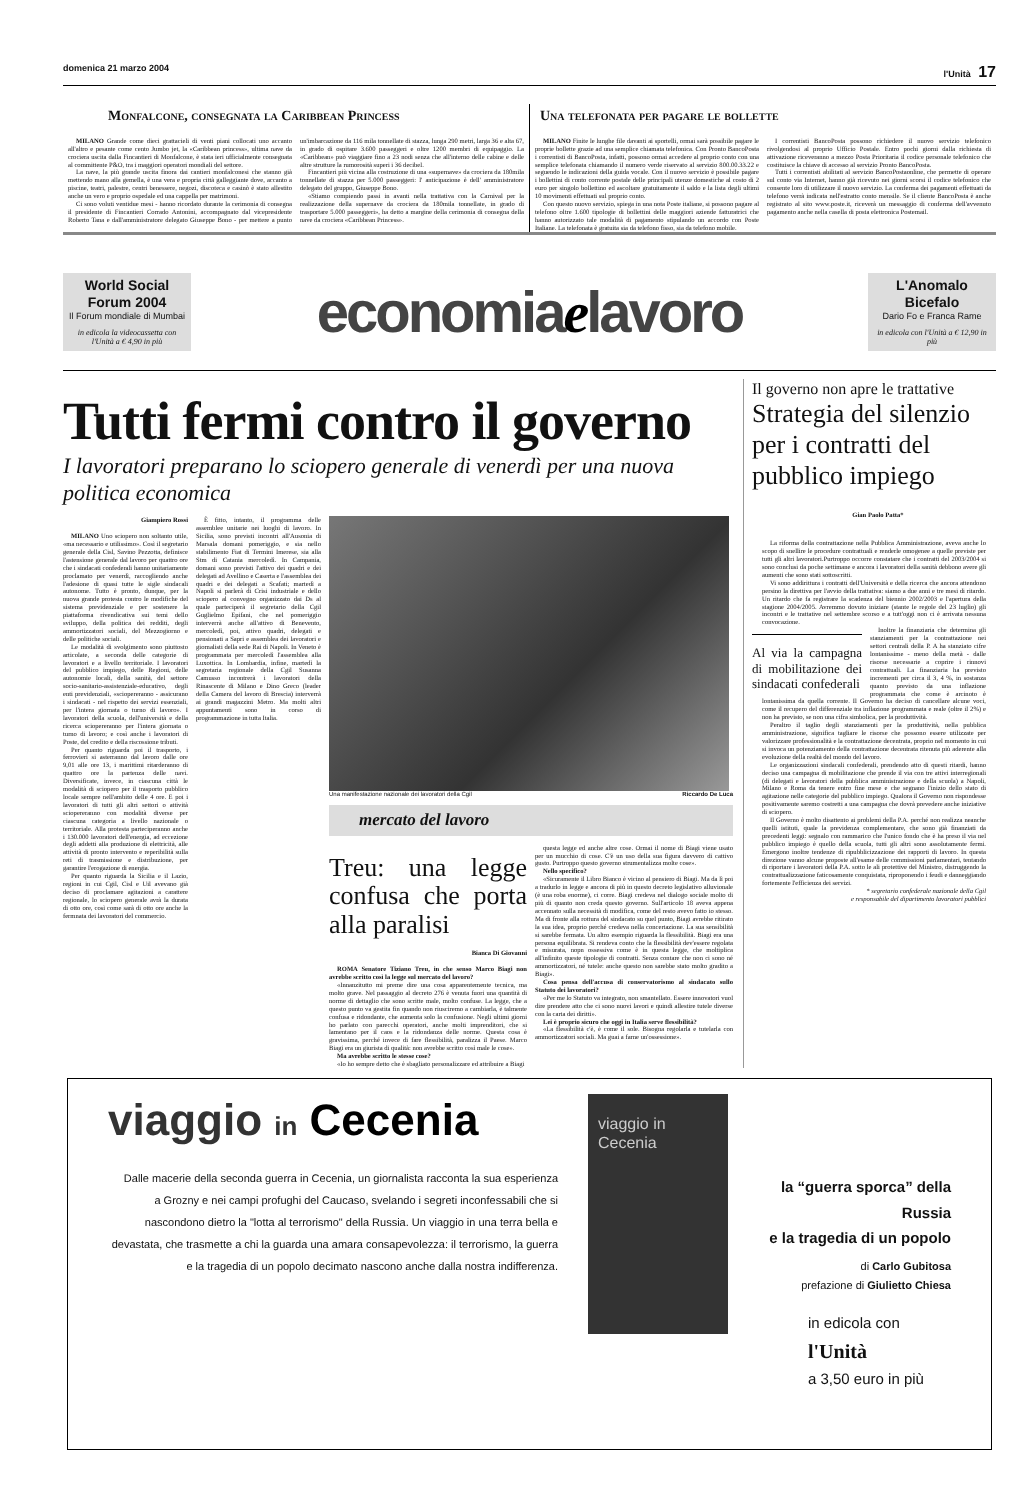domenica 21 marzo 2004 l'Unità 17
Monfalcone, consegnata la Caribbean Princess
MILANO Grande come dieci grattacieli di venti piani collocati uno accanto all'altro e pesante come cento Jumbo jet, la «Caribbean princess», ultima nave da crociera uscita dalla Fincantieri di Monfalcone, è stata ieri ufficialmente consegnata al committente P&O, tra i maggiori operatori mondiali del settore.
La nave, la più grande uscita finora dai cantieri monfalconesi che stanno già mettendo mano alla gemella, è una vera e propria città galleggiante dove, accanto a piscine, teatri, palestre, centri benessere, negozi, discoteca e casinò è stato allestito anche un vero e proprio ospedale ed una cappella per matrimoni.
Ci sono voluti ventidue mesi - hanno ricordato durante la cerimonia di consegna il presidente di Fincantieri Corrado Antonini, accompagnato dal vicepresidente Roberto Tana e dall'amministratore delegato Giuseppe Bono - per mettere a punto un'imbarcazione da 116 mila tonnellate di stazza, lunga 290 metri, larga 36 e alta 67, in grado di ospitare 3.600 passeggeri e oltre 1200 membri di equipaggio. La «Caribbean» può viaggiare fino a 23 nodi senza che all'interno delle cabine e delle altre strutture la rumorosità superi i 36 decibel.
Fincantieri più vicina alla costruzione di una «supernave» da crociera da 180mila tonnellate di stazza per 5.000 passeggeri: l' anticipazione è dell' amministratore delegato del gruppo, Giuseppe Bono.
«Stiamo compiendo passi in avanti nella trattativa con la Carnival per la realizzazione della supernave da crociera da 180mila tonnellate, in grado di trasportare 5.000 passeggeri», ha detto a margine della cerimonia di consegna della nave da crociera «Caribbean Princess».
Una telefonata per pagare le bollette
MILANO Finite le lunghe file davanti ai sportelli, ormai sarà possibile pagare le proprie bollette grazie ad una semplice chiamata telefonica. Con Pronto BancoPosta i correntisti di BancoPosta, infatti, possono ormai accedere al proprio conto con una semplice telefonata chiamando il numero verde riservato al servizio 800.00.33.22 e seguendo le indicazioni della guida vocale. Con il nuovo servizio è possibile pagare i bollettini di conto corrente postale delle principali utenze domestiche al costo di 2 euro per singolo bollettino ed ascoltare gratuitamente il saldo e la lista degli ultimi 10 movimenti effettuati sul proprio conto.
Con questo nuovo servizio, spiega in una nota Poste italiane, si possono pagare al telefono oltre 1.600 tipologie di bollettini delle maggiori aziende fatturatrici che hanno autorizzato tale modalità di pagamento stipulando un accordo con Poste Italiane. La telefonata è gratuita sia da telefono fisso, sia da telefono mobile.
I correntisti BancoPosta possono richiedere il nuovo servizio telefonico rivolgendosi al proprio Ufficio Postale. Entro pochi giorni dalla richiesta di attivazione riceveranno a mezzo Posta Prioritaria il codice personale telefonico che costituisce la chiave di accesso al servizio Pronto BancoPosta.
Tutti i correntisti abilitati al servizio BancoPostaonline, che permette di operare sul conto via Internet, hanno già ricevuto nei giorni scorsi il codice telefonico che consente loro di utilizzare il nuovo servizio. La conferma dei pagamenti effettuati da telefono verrà indicata nell'estratto conto mensile. Se il cliente BancoPosta è anche registrato al sito www.poste.it, riceverà un messaggio di conferma dell'avvenuto pagamento anche nella casella di posta elettronica Postemail.
World Social Forum 2004
Il Forum mondiale di Mumbai
in edicola la videocassetta con l'Unità a € 4,90 in più
economiaelavoro
L'Anomalo Bicefalo
Dario Fo e Franca Rame
in edicola con l'Unità a € 12,90 in più
Tutti fermi contro il governo
I lavoratori preparano lo sciopero generale di venerdì per una nuova politica economica
Giampiero Rossi
MILANO Uno sciopero non soltanto utile, «ma necessario e utilissimo». Così il segretario generale della Cisl, Savino Pezzotta, definisce l'astensione generale dal lavoro per quattro ore che i sindacati confederali hanno unitariamente proclamato per venerdì, raccogliendo anche l'adesione di quasi tutte le sigle sindacali autonome. Tutto è pronto, dunque, per la nuova grande protesta contro le modifiche del sistema previdenziale e per sostenere la piattaforma rivendicativa sui temi dello sviluppo, della politica dei redditi, degli ammortizzatori sociali, del Mezzogiorno e delle politiche sociali.
Le modalità di svolgimento sono piuttosto articolate, a seconda delle categorie di lavoratori e a livello territoriale. I lavoratori del pubblico impiego, delle Regioni, delle autonomie locali, della sanità, del settore socio-sanitario-assistenziale-educativo, degli enti previdenziali, «sciopereranno - assicurano i sindacati - nel rispetto dei servizi essenziali, per l'intera giornata o turno di lavoro». I lavoratori della scuola, dell'università e della ricerca sciopereranno per l'intera giornata o turno di lavoro; e così anche i lavoratori di Poste, del credito e della riscossione tributi.
Per quanto riguarda poi il trasporto, i ferrovieri si asterranno dal lavoro dalle ore 9,01 alle ore 13, i marittimi ritarderanno di quattro ore la partenza delle navi. Diversificate, invece, in ciascuna città le modalità di sciopero per il trasporto pubblico locale sempre nell'ambito delle 4 ore. E poi i lavoratori di tutti gli altri settori o attività sciopereranno con modalità diverse per ciascuna categoria a livello nazionale o territoriale. Alla protesta parteciperanno anche i 130.000 lavoratori dell'energia, ad eccezione degli addetti alla produzione di elettricità, alle attività di pronto intervento e reperibilità sulla reti di trasmissione e distribuzione, per garantire l'erogazione di energia.
Per quanto riguarda la Sicilia e il Lazio, regioni in cui Cgil, Cisl e Uil avevano già deciso di proclamare agitazioni a carattere regionale, lo sciopero generale avrà la durata di otto ore, così come sarà di otto ore anche la fermnata dei lavoratori del commercio.
È fitto, intanto, il programma delle assemblee unitarie nei luoghi di lavoro. In Sicilia, sono previsti incontri all'Ausonia di Marsala domani pomeriggio, e sia nello stabilimento Fiat di Termini Imerese, sia alla Stm di Catania mercoledì. In Campania, domani sono previsti l'attivo dei quadri e dei delegati ad Avellino e Caserta e l'assemblea dei quadri e dei delegati a Scafati; martedì a Napoli si parlerà di Crisi industriale e dello sciopero al convegno organizzato dai Ds al quale parteciperà il segretario della Cgil Guglielmo Epifani, che nel pomeriggio interverrà anche all'attivo di Benevento, mercoledì, poi, attivo quadri, delegati e pensionati a Sapri e assemblea dei lavoratori e giornalisti della sede Rai di Napoli. In Veneto è programmata per mercoledì l'assemblea alla Luxottica. In Lombardia, infine, martedì la segretaria regionale della Cgil Susanna Camusso incontrerà i lavoratori della Rinascente di Milano e Dino Greco (leader della Camera del lavoro di Brescia) interverrà ai grandi magazzini Metro. Ma molti altri appuntamenti sono in corso di programmazione in tutta Italia.
Una manifestazione nazionale dei lavoratori della Cgil Riccardo De Luca
mercato del lavoro
Treu: una legge confusa che porta alla paralisi
Bianca Di Giovanni
ROMA Senatore Tiziano Treu, in che senso Marco Biagi non avrebbe scritto così la legge sul mercato del lavoro?
«Innanzitutto mi preme dire una cosa apparentemente tecnica, ma molto grave. Nel passaggio al decreto 276 è venuta fuori una quantità di norme di dettaglio che sono scritte male, molto confuse. La legge, che a questo punto va gestita fin quando non riusciremo a cambiarla, è talmente confusa e ridondante, che aumenta solo la confusione. Negli ultimi giorni ho parlato con parecchi operatori, anche molti imprenditori, che si lamentano per il caos e la ridondanza delle norme. Questa cosa è gravissima, perché invece di fare flessibilità, paralizza il Paese. Marco Biagi era un giurista di qualità: non avrebbe scritto così male le cose».
Ma avrebbe scritto le stesse cose?
«Io ho sempre detto che è sbagliato personalizzare ed attribuire a Biagi
questa legge ed anche altre cose. Ormai il nome di Biagi viene usato per un mucchio di cose. C'è un uso della sua figura davvero di cattivo gusto. Purtroppo questo governo strumentalizza molte cose».
Nello specifico?
«Sicuramente il Libro Bianco è vicino al pensiero di Biagi. Ma da lì poi a tradurlo in legge e ancora di più in questo decreto legislativo alluvionale (è una roba enorme), ci corre. Biagi credeva nel dialogo sociale molto di più di quanto non creda questo governo. Sull'articolo 18 aveva appena accennato sulla necessità di modifica, come del resto avevo fatto io stesso. Ma di fronte alla rottura del sindacato su quel punto, Biagi avrebbe ritirato la sua idea, proprio perché credeva nella concertazione. La sua sensibilità si sarebbe fermata. Un altro esempio riguarda la flessibilità. Biagi era una persona equilibrata. Si rendeva conto che la flessibilità dev'essere regolata e misurata, nopn ossessiva come è in questa legge, che moltiplica all'infinito queste tipologie di contratti. Senza contare che non ci sono né ammortizzatori, né tutele: anche questo non sarebbe stato molto gradito a Biagi».
Cosa pensa dell'accusa di conservatorismo al sindacato sullo Statuto dei lavoratori?
«Per me lo Statuto va integrato, non smantellato. Essere innovatori vuol dire prendere atto che ci sono nuovi lavori e quindi allestire tutele diverse con la carta dei diritti».
Lei è proprio sicuro che oggi in Italia serve flessibilità?
«La flessibilità c'è, è come il sole. Bisogna regolarla e tutelarla con ammortizzatori sociali. Ma guai a farne un'ossessione».
Il governo non apre le trattative
Strategia del silenzio per i contratti del pubblico impiego
Gian Paolo Patta*
La riforma della contrattazione nella Pubblica Amministrazione, aveva anche lo scopo di snellire le procedure contrattuali e renderle omogenee a quelle previste per tutti gli altri lavoratori.Purtroppo occorre constatare che i contratti del 2003/2004 si sono conclusi da poche settimane e ancora i lavoratori della sanità debbono avere gli aumenti che sono stati sottoscritti.
Vi sono addirittura i contratti dell'Università e della ricerca che ancora attendono persino la direttiva per l'avvio della trattativa: siamo a due anni e tre mesi di ritardo. Un ritardo che fa registrare la scadenza del biennio 2002/2003 e l'apertura della stagione 2004/2005. Avremmo dovuto iniziare (stante le regole del 23 luglio) gli incontri e le trattative nel settembre scorso e a tutt'oggi non ci è arrivata nessuna convocazione.
Al via la campagna di mobilitazione dei sindacati confederali
Inoltre la finanziaria che determina gli stanziamenti per la contrattazione nei settori centrali della P. A ha stanziato cifre lontanissime - meno della metà - dalle risorse necessarie a coprire i rinnovi contrattuali. La finanziaria ha previsto incrementi per circa il 3, 4 %, in sostanza quanto previsto da una inflazione programmata che come è arcinoto è lontanissima da quella corrente. Il Governo ha deciso di cancellare alcune voci, come il recupero del differenziale tra inflazione programmata e reale (oltre il 2%) e non ha previsto, se non una cifra simbolica, per la produttività.
Peraltro il taglio degli stanziamenti per la produttività, nella pubblica amministrazione, significa tagliare le risorse che possono essere utilizzate per valorizzare professionalità e la contrattazione decentrata, proprio nel momento in cui si invoca un potenziamento della contrattazione decentrata ritenuta più aderente alla evoluzione della realtà del mondo del lavoro.
Le organizzazioni sindacali confederali, prendendo atto di questi ritardi, hanno deciso una campagna di mobilitazione che prende il via con tre attivi interregionali (di delegati e lavoratori della pubblica amministrazione e della scuola) a Napoli, Milano e Roma da tenere entro fine mese e che segnano l'inizio dello stato di agitazione nelle categorie del pubblico impiego. Qualora il Governo non rispondesse positivamente saremo costretti a una campagna che dovrà prevedere anche iniziative di sciopero.
Il Governo è molto disattento ai problemi della P.A. perché non realizza neanche quelli istituti, quale la previdenza complementare, che sono già finanziati da precedenti leggi: segnalo con rammarico che l'unico fondo che è ha preso il via nel pubblico impiego è quello della scuola, tutti gli altri sono assolutamente fermi. Emergono inoltre tendenze di ripubblicizzazione dei rapporti di lavoro. In questa direzione vanno alcune proposte all'esame delle commissioni parlamentari, tentando di riportare i lavoratori della P.A. sotto le ali protettive del Ministro, distruggendo la contrattualizzazione faticosamente conquistata, riproponendo i feudi e danneggiando fortemente l'efficienza dei servizi.
* segretario confederale nazionale della Cgil
e responsabile del dipartimento lavoratori pubblici
viaggio in Cecenia
Dalle macerie della seconda guerra in Cecenia, un giornalista racconta la sua esperienza a Grozny e nei campi profughi del Caucaso, svelando i segreti inconfessabili che si nascondono dietro la "lotta al terrorismo" della Russia. Un viaggio in una terra bella e devastata, che trasmette a chi la guarda una amara consapevolezza: il terrorismo, la guerra e la tragedia di un popolo decimato nascono anche dalla nostra indifferenza.
viaggio in Cecenia
la “guerra sporca” della Russia
e la tragedia di un popolo
di Carlo Gubitosa
prefazione di Giulietto Chiesa
in edicola con l'Unità
a 3,50 euro in più